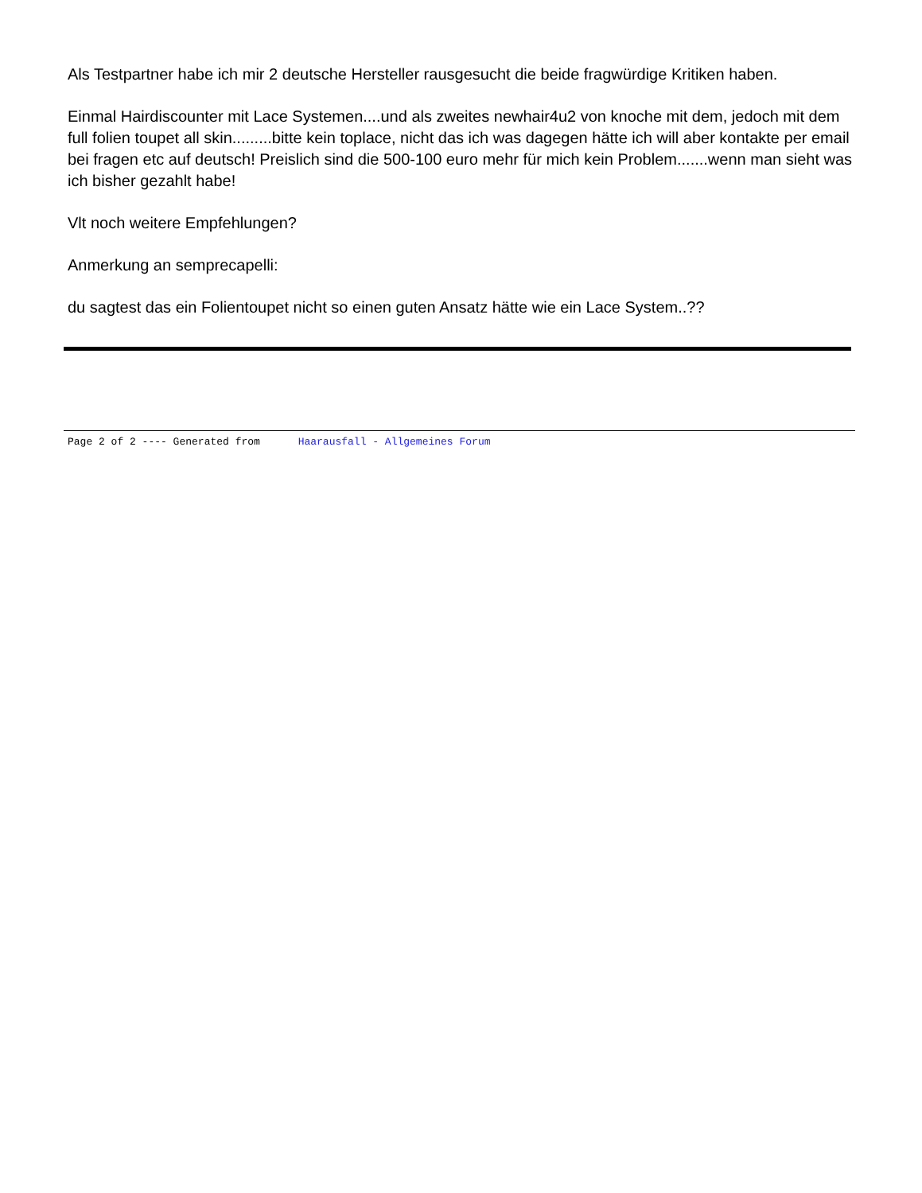Als Testpartner habe ich mir 2 deutsche Hersteller rausgesucht die beide fragwürdige Kritiken haben.
Einmal Hairdiscounter mit Lace Systemen....und als zweites newhair4u2 von knoche mit dem, jedoch mit dem full folien toupet all skin.........bitte kein toplace, nicht das ich was dagegen hätte ich will aber kontakte per email bei fragen etc auf deutsch! Preislich sind die 500-100 euro mehr für mich kein Problem.......wenn man sieht was ich bisher gezahlt habe!
Vlt noch weitere Empfehlungen?
Anmerkung an semprecapelli:
du sagtest das ein Folientoupet nicht so einen guten Ansatz hätte wie ein Lace System..??
Page 2 of 2 ---- Generated from Haarausfall - Allgemeines Forum